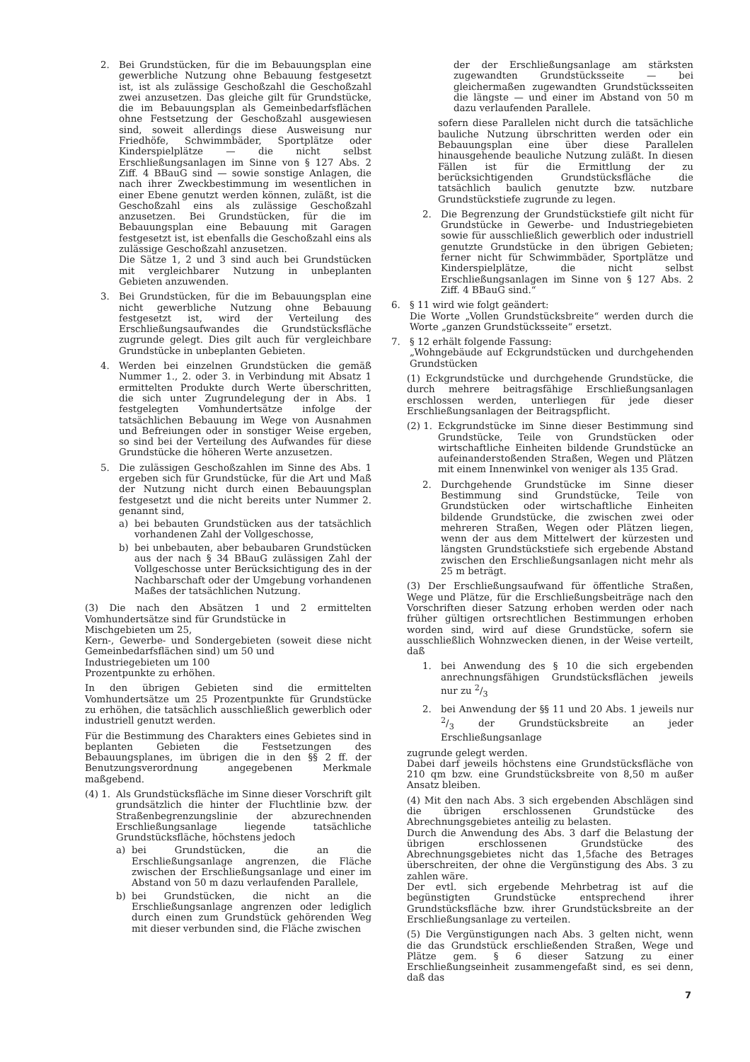2. Bei Grundstücken, für die im Bebauungsplan eine gewerbliche Nutzung ohne Bebauung festgesetzt ist, ist als zulässige Geschoßzahl die Geschoßzahl zwei anzusetzen. Das gleiche gilt für Grundstücke, die im Bebauungsplan als Gemeinbedarfsflächen ohne Festsetzung der Geschoßzahl ausgewiesen sind, soweit allerdings diese Ausweisung nur Friedhöfe, Schwimmbäder, Sportplätze oder Kinderspielplätze — die nicht selbst Erschließungsanlagen im Sinne von § 127 Abs. 2 Ziff. 4 BBauG sind — sowie sonstige Anlagen, die nach ihrer Zweckbestimmung im wesentlichen in einer Ebene genutzt werden können, zuläßt, ist die Geschoßzahl eins als zulässige Geschoßzahl anzusetzen. Bei Grundstücken, für die im Bebauungsplan eine Bebauung mit Garagen festgesetzt ist, ist ebenfalls die Geschoßzahl eins als zulässige Geschoßzahl anzusetzen.
Die Sätze 1, 2 und 3 sind auch bei Grundstücken mit vergleichbarer Nutzung in unbeplanten Gebieten anzuwenden.
3. Bei Grundstücken, für die im Bebauungsplan eine nicht gewerbliche Nutzung ohne Bebauung festgesetzt ist, wird der Verteilung des Erschließungsaufwandes die Grundstücksfläche zugrunde gelegt. Dies gilt auch für vergleichbare Grundstücke in unbeplanten Gebieten.
4. Werden bei einzelnen Grundstücken die gemäß Nummer 1., 2. oder 3. in Verbindung mit Absatz 1 ermittelten Produkte durch Werte überschritten, die sich unter Zugrundelegung der in Abs. 1 festgelegten Vomhundertsätze infolge der tatsächlichen Bebauung im Wege von Ausnahmen und Befreiungen oder in sonstiger Weise ergeben, so sind bei der Verteilung des Aufwandes für diese Grundstücke die höheren Werte anzusetzen.
5. Die zulässigen Geschoßzahlen im Sinne des Abs. 1 ergeben sich für Grundstücke, für die Art und Maß der Nutzung nicht durch einen Bebauungsplan festgesetzt und die nicht bereits unter Nummer 2. genannt sind,
a) bei bebauten Grundstücken aus der tatsächlich vorhandenen Zahl der Vollgeschosse,
b) bei unbebauten, aber bebaubaren Grundstücken aus der nach § 34 BBauG zulässigen Zahl der Vollgeschosse unter Berücksichtigung des in der Nachbarschaft oder der Umgebung vorhandenen Maßes der tatsächlichen Nutzung.
(3) Die nach den Absätzen 1 und 2 ermittelten Vomhundertsätze sind für Grundstücke in
Mischgebieten um 25,
Kern-, Gewerbe- und Sondergebieten (soweit diese nicht Gemeinbedarfsflächen sind) um 50 und
Industriegebieten um 100
Prozentpunkte zu erhöhen.
In den übrigen Gebieten sind die ermittelten Vomhundertsätze um 25 Prozentpunkte für Grundstücke zu erhöhen, die tatsächlich ausschließlich gewerblich oder industriell genutzt werden.
Für die Bestimmung des Charakters eines Gebietes sind in beplanten Gebieten die Festsetzungen des Bebauungsplanes, im übrigen die in den §§ 2 ff. der Benutzungsverordnung angegebenen Merkmale maßgebend.
(4) 1. Als Grundstücksfläche im Sinne dieser Vorschrift gilt grundsätzlich die hinter der Fluchtlinie bzw. der Straßenbegrenzungslinie der abzurechnenden Erschließungsanlage liegende tatsächliche Grundstücksfläche, höchstens jedoch
a) bei Grundstücken, die an die Erschließungsanlage angrenzen, die Fläche zwischen der Erschließungsanlage und einer im Abstand von 50 m dazu verlaufenden Parallele,
b) bei Grundstücken, die nicht an die Erschließungsanlage angrenzen oder lediglich durch einen zum Grundstück gehörenden Weg mit dieser verbunden sind, die Fläche zwischen
der der Erschließungsanlage am stärksten zugewandten Grundstücksseite — bei gleichermaßen zugewandten Grundstücksseiten die längste — und einer im Abstand von 50 m dazu verlaufenden Parallele.
sofern diese Parallelen nicht durch die tatsächliche bauliche Nutzung übrschritten werden oder ein Bebauungsplan eine über diese Parallelen hinausgehende beauliche Nutzung zuläßt. In diesen Fällen ist für die Ermittlung der zu berücksichtigenden Grundstücksfläche die tatsächlich baulich genutzte bzw. nutzbare Grundstückstiefe zugrunde zu legen.
2. Die Begrenzung der Grundstückstiefe gilt nicht für Grundstücke in Gewerbe- und Industriegebieten sowie für ausschließlich gewerblich oder industriell genutzte Grundstücke in den übrigen Gebieten; ferner nicht für Schwimmbäder, Sportplätze und Kinderspielplätze, die nicht selbst Erschließungsanlagen im Sinne von § 127 Abs. 2 Ziff. 4 BBauG sind.“
6. § 11 wird wie folgt geändert:
Die Worte „Vollen Grundstücksbreite“ werden durch die Worte „ganzen Grundstücksseite“ ersetzt.
7. § 12 erhält folgende Fassung:
„Wohngebäude auf Eckgrundstücken und durchgehenden Grundstücken
(1) Eckgrundstücke und durchgehende Grundstücke, die durch mehrere beitragsfähige Erschließungsanlagen erschlossen werden, unterliegen für jede dieser Erschließungsanlagen der Beitragspflicht.
(2) 1. Eckgrundstücke im Sinne dieser Bestimmung sind Grundstücke, Teile von Grundstücken oder wirtschaftliche Einheiten bildende Grundstücke an aufeinanderstoßenden Straßen, Wegen und Plätzen mit einem Innenwinkel von weniger als 135 Grad.
2. Durchgehende Grundstücke im Sinne dieser Bestimmung sind Grundstücke, Teile von Grundstücken oder wirtschaftliche Einheiten bildende Grundstücke, die zwischen zwei oder mehreren Straßen, Wegen oder Plätzen liegen, wenn der aus dem Mittelwert der kürzesten und längsten Grundstückstiefe sich ergebende Abstand zwischen den Erschließungsanlagen nicht mehr als 25 m beträgt.
(3) Der Erschließungsaufwand für öffentliche Straßen, Wege und Plätze, für die Erschließungsbeiträge nach den Vorschriften dieser Satzung erhoben werden oder nach früher gültigen ortsrechtlichen Bestimmungen erhoben worden sind, wird auf diese Grundstücke, sofern sie ausschließlich Wohnzwecken dienen, in der Weise verteilt, daß
1. bei Anwendung des § 10 die sich ergebenden anrechnungsfähigen Grundstücksflächen jeweils nur zu 2/3
2. bei Anwendung der §§ 11 und 20 Abs. 1 jeweils nur 2/3 der Grundstücksbreite an jeder Erschließungsanlage
zugrunde gelegt werden.
Dabei darf jeweils höchstens eine Grundstücksfläche von 210 qm bzw. eine Grundstücksbreite von 8,50 m außer Ansatz bleiben.
(4) Mit den nach Abs. 3 sich ergebenden Abschlägen sind die übrigen erschlossenen Grundstücke des Abrechnungsgebietes anteilig zu belasten.
Durch die Anwendung des Abs. 3 darf die Belastung der übrigen erschlossenen Grundstücke des Abrechnungsgebietes nicht das 1,5fache des Betrages überschreiten, der ohne die Vergünstigung des Abs. 3 zu zahlen wäre.
Der evtl. sich ergebende Mehrbetrag ist auf die begünstigten Grundstücke entsprechend ihrer Grundstücksfläche bzw. ihrer Grundstücksbreite an der Erschließungsanlage zu verteilen.
(5) Die Vergünstigungen nach Abs. 3 gelten nicht, wenn die das Grundstück erschließenden Straßen, Wege und Plätze gem. § 6 dieser Satzung zu einer Erschließungseinheit zusammengefaßt sind, es sei denn, daß das
7